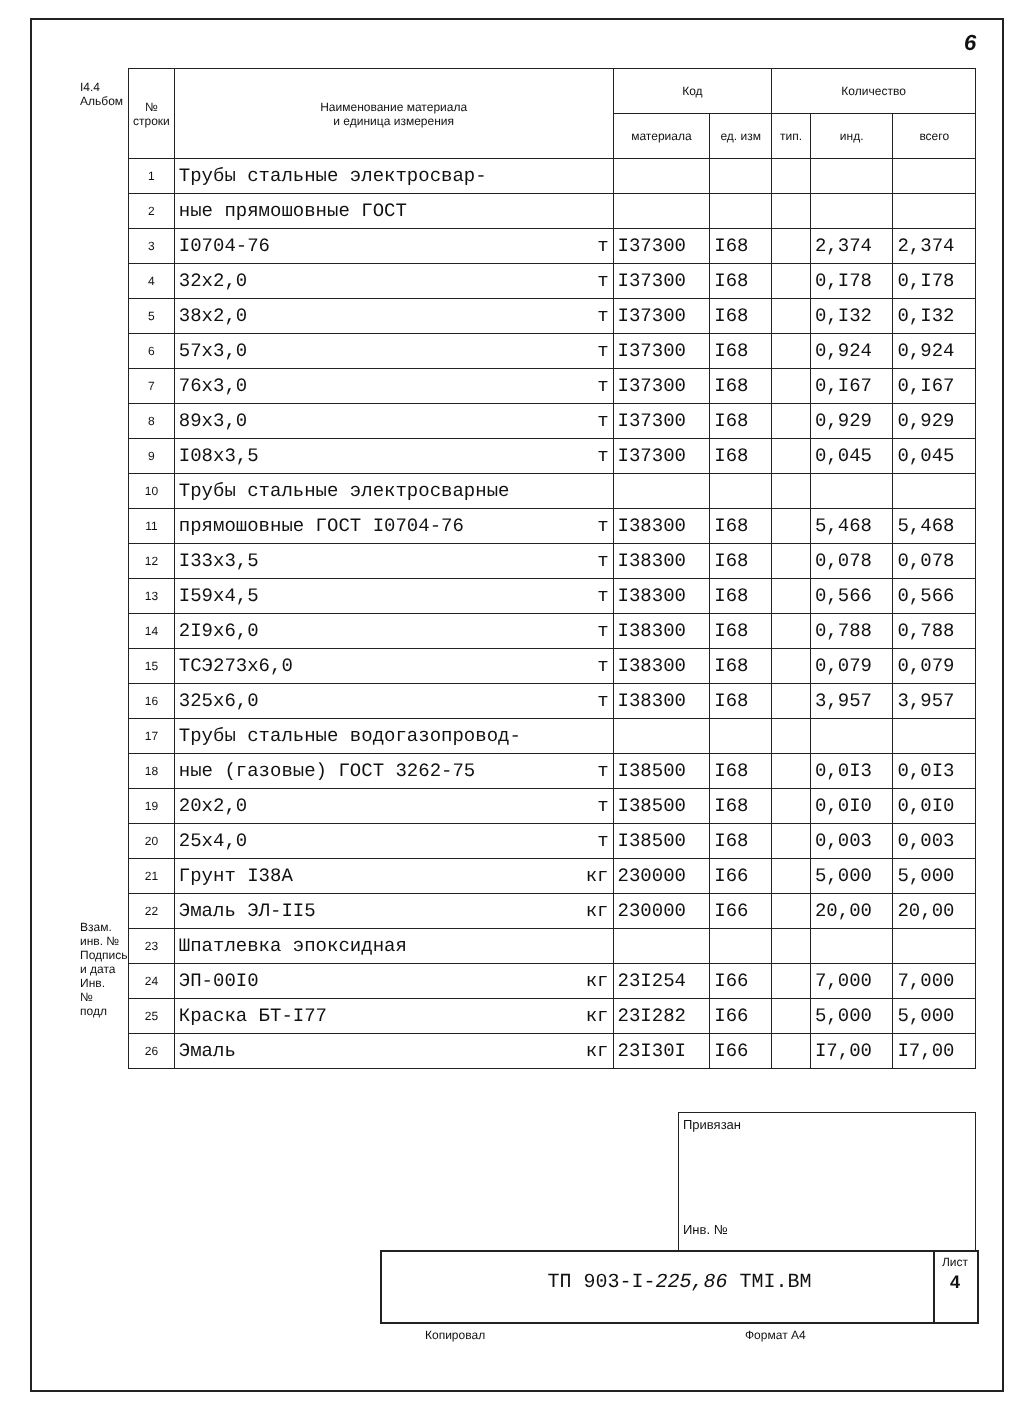6
I4.4 Альбом
Взам. инв. № Подпись и дата Инв. № подл
| № строки | Наименование материала и единица измерения | Код | | Количество | | |
| --- | --- | --- | --- | --- | --- | --- |
| | | материала | ед. изм | тип. | инд. | всего |
| 1 | Трубы стальные электросвар- | | | | | |
| 2 | ные прямошовные ГОСТ | | | | | |
| 3 | I0704-76 т | I37300 | I68 | | 2,374 | 2,374 |
| 4 | 32х2,0 т | I37300 | I68 | | 0,I78 | 0,I78 |
| 5 | 38х2,0 т | I37300 | I68 | | 0,I32 | 0,I32 |
| 6 | 57х3,0 т | I37300 | I68 | | 0,924 | 0,924 |
| 7 | 76х3,0 т | I37300 | I68 | | 0,I67 | 0,I67 |
| 8 | 89х3,0 т | I37300 | I68 | | 0,929 | 0,929 |
| 9 | I08х3,5 т | I37300 | I68 | | 0,045 | 0,045 |
| 10 | Трубы стальные электросварные | | | | | |
| 11 | прямошовные ГОСТ I0704-76 т | I38300 | I68 | | 5,468 | 5,468 |
| 12 | I33х3,5 т | I38300 | I68 | | 0,078 | 0,078 |
| 13 | I59х4,5 т | I38300 | I68 | | 0,566 | 0,566 |
| 14 | 2I9х6,0 т | I38300 | I68 | | 0,788 | 0,788 |
| 15 | ТСЭ273х6,0 т | I38300 | I68 | | 0,079 | 0,079 |
| 16 | 325х6,0 т | I38300 | I68 | | 3,957 | 3,957 |
| 17 | Трубы стальные водогазопровод- | | | | | |
| 18 | ные (газовые) ГОСТ 3262-75 т | I38500 | I68 | | 0,0I3 | 0,0I3 |
| 19 | 20х2,0 т | I38500 | I68 | | 0,0I0 | 0,0I0 |
| 20 | 25х4,0 т | I38500 | I68 | | 0,003 | 0,003 |
| 21 | Грунт I38А кг | 230000 | I66 | | 5,000 | 5,000 |
| 22 | Эмаль ЭЛ-II5 кг | 230000 | I66 | | 20,00 | 20,00 |
| 23 | Шпатлевка эпоксидная | | | | | |
| 24 | ЭП-00I0 кг | 23I254 | I66 | | 7,000 | 7,000 |
| 25 | Краска БТ-I77 кг | 23I282 | I66 | | 5,000 | 5,000 |
| 26 | Эмаль кг | 23I30I | I66 | | I7,00 | I7,00 |
Привязан
Инв. №
ТП 903-I-225,86 ТМI.ВМ
Лист
4
Копировал Формат А4